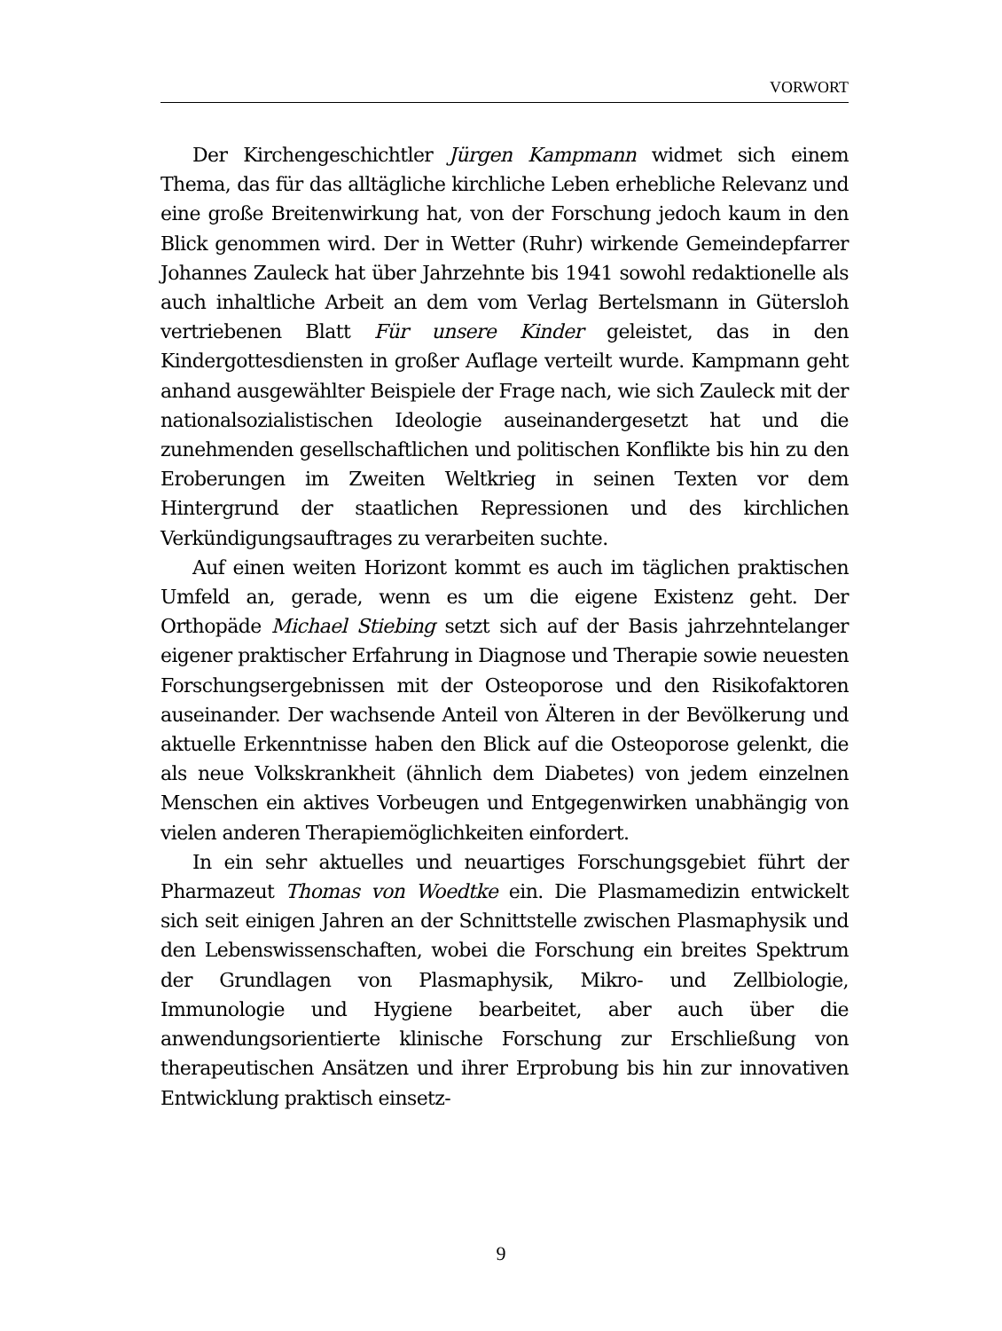VORWORT
Der Kirchengeschichtler Jürgen Kampmann widmet sich einem Thema, das für das alltägliche kirchliche Leben erhebliche Relevanz und eine große Breitenwirkung hat, von der Forschung jedoch kaum in den Blick genommen wird. Der in Wetter (Ruhr) wirkende Gemeindepfarrer Johannes Zauleck hat über Jahrzehnte bis 1941 sowohl redaktionelle als auch inhaltliche Arbeit an dem vom Verlag Bertelsmann in Gütersloh vertriebenen Blatt Für unsere Kinder geleistet, das in den Kindergottesdiensten in großer Auflage verteilt wurde. Kampmann geht anhand ausgewählter Beispiele der Frage nach, wie sich Zauleck mit der nationalsozialistischen Ideologie auseinandergesetzt hat und die zunehmenden gesellschaftlichen und politischen Konflikte bis hin zu den Eroberungen im Zweiten Weltkrieg in seinen Texten vor dem Hintergrund der staatlichen Repressionen und des kirchlichen Verkündigungsauftrages zu verarbeiten suchte.
Auf einen weiten Horizont kommt es auch im täglichen praktischen Umfeld an, gerade, wenn es um die eigene Existenz geht. Der Orthopäde Michael Stiebing setzt sich auf der Basis jahrzehntelanger eigener praktischer Erfahrung in Diagnose und Therapie sowie neuesten Forschungsergebnissen mit der Osteoporose und den Risikofaktoren auseinander. Der wachsende Anteil von Älteren in der Bevölkerung und aktuelle Erkenntnisse haben den Blick auf die Osteoporose gelenkt, die als neue Volkskrankheit (ähnlich dem Diabetes) von jedem einzelnen Menschen ein aktives Vorbeugen und Entgegenwirken unabhängig von vielen anderen Therapiemöglichkeiten einfordert.
In ein sehr aktuelles und neuartiges Forschungsgebiet führt der Pharmazeut Thomas von Woedtke ein. Die Plasmamedizin entwickelt sich seit einigen Jahren an der Schnittstelle zwischen Plasmaphysik und den Lebenswissenschaften, wobei die Forschung ein breites Spektrum der Grundlagen von Plasmaphysik, Mikro- und Zellbiologie, Immunologie und Hygiene bearbeitet, aber auch über die anwendungsorientierte klinische Forschung zur Erschließung von therapeutischen Ansätzen und ihrer Erprobung bis hin zur innovativen Entwicklung praktisch einsetz-
9